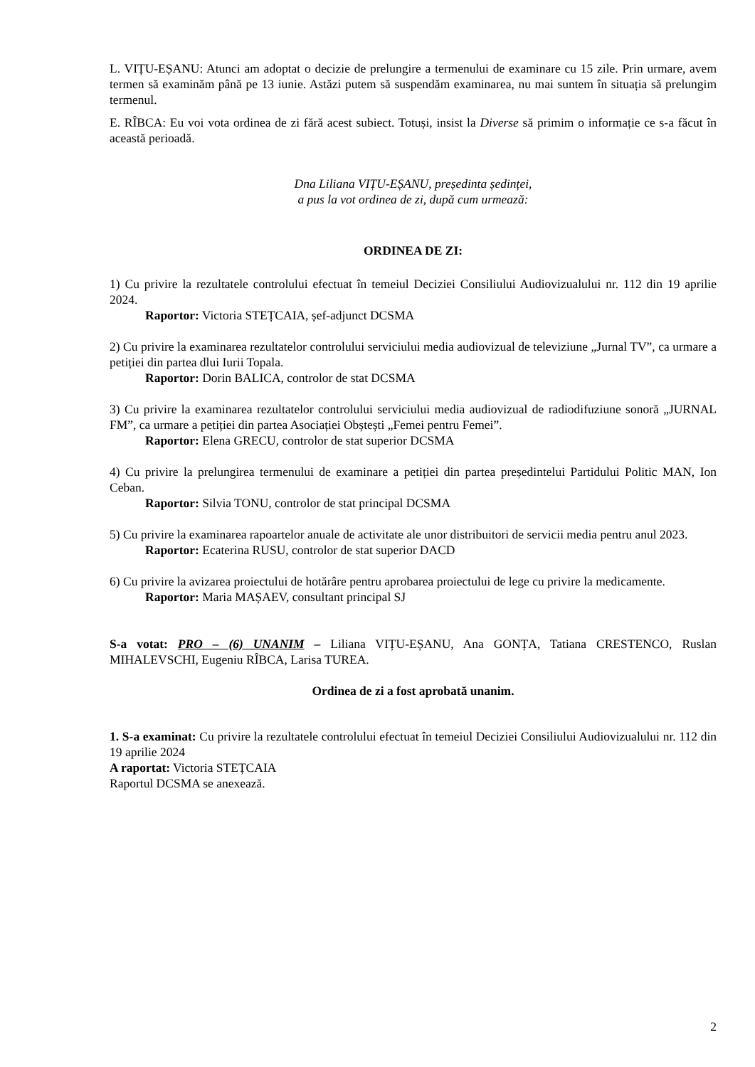L. VIȚU-EȘANU: Atunci am adoptat o decizie de prelungire a termenului de examinare cu 15 zile. Prin urmare, avem termen să examinăm până pe 13 iunie. Astăzi putem să suspendăm examinarea, nu mai suntem în situația să prelungim termenul.
E. RÎBCA: Eu voi vota ordinea de zi fără acest subiect. Totuși, insist la Diverse să primim o informație ce s-a făcut în această perioadă.
Dna Liliana VIȚU-EȘANU, președinta ședinței,
a pus la vot ordinea de zi, după cum urmează:
ORDINEA DE ZI:
1) Cu privire la rezultatele controlului efectuat în temeiul Deciziei Consiliului Audiovizualului nr. 112 din 19 aprilie 2024.
Raportor: Victoria STEȚCAIA, șef-adjunct DCSMA
2) Cu privire la examinarea rezultatelor controlului serviciului media audiovizual de televiziune „Jurnal TV”, ca urmare a petiției din partea dlui Iurii Topala.
Raportor: Dorin BALICA, controlor de stat DCSMA
3) Cu privire la examinarea rezultatelor controlului serviciului media audiovizual de radiodifuziune sonoră „JURNAL FM”, ca urmare a petiției din partea Asociației Obștești „Femei pentru Femei”.
Raportor: Elena GRECU, controlor de stat superior DCSMA
4) Cu privire la prelungirea termenului de examinare a petiției din partea președintelui Partidului Politic MAN, Ion Ceban.
Raportor: Silvia TONU, controlor de stat principal DCSMA
5) Cu privire la examinarea rapoartelor anuale de activitate ale unor distribuitori de servicii media pentru anul 2023.
Raportor: Ecaterina RUSU, controlor de stat superior DACD
6) Cu privire la avizarea proiectului de hotărâre pentru aprobarea proiectului de lege cu privire la medicamente.
Raportor: Maria MAȘAEV, consultant principal SJ
S-a votat: PRO – (6) UNANIM – Liliana VIȚU-EȘANU, Ana GONȚA, Tatiana CRESTENCO, Ruslan MIHALEVSCHI, Eugeniu RÎBCA, Larisa TUREA.
Ordinea de zi a fost aprobată unanim.
1. S-a examinat: Cu privire la rezultatele controlului efectuat în temeiul Deciziei Consiliului Audiovizualului nr. 112 din 19 aprilie 2024
A raportat: Victoria STEȚCAIA
Raportul DCSMA se anexează.
2